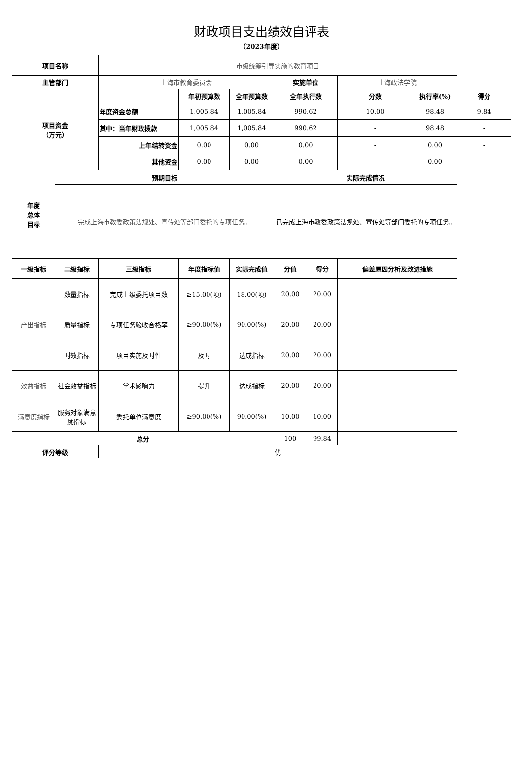财政项目支出绩效自评表
（2023年度）
| 项目名称 | | 市级统筹引导实施的教育项目 | | | | | | | |
| 主管部门 | | 上海市教育委员会 | | | 实施单位 | | 上海政法学院 | | |
| 项目资金 （万元） | | | 年初预算数 | 全年预算数 | 全年执行数 | | 分数 | 执行率(%) | 得分 |
| | | 年度资金总额 | 1,005.84 | 1,005.84 | 990.62 | | 10.00 | 98.48 | 9.84 |
| | | 其中：当年财政拨款 | 1,005.84 | 1,005.84 | 990.62 | | - | 98.48 | - |
| | | 上年结转资金 | 0.00 | 0.00 | 0.00 | | - | 0.00 | - |
| | | 其他资金 | 0.00 | 0.00 | 0.00 | | - | 0.00 | - |
| 年度 总体 目标 | 预期目标 | | | | 实际完成情况 | | | | |
| | 完成上海市教委政策法规处、宣传处等部门委托的专项任务。 | | | | 已完成上海市教委政策法规处、宣传处等部门委托的专项任务。 | | | | |
| 一级指标 | 二级指标 | 三级指标 | 年度指标值 | 实际完成值 | 分值 | 得分 | 偏差原因分析及改进措施 | | |
| 产出指标 | 数量指标 | 完成上级委托项目数 | ≥15.00(项) | 18.00(项) | 20.00 | 20.00 | | | |
| | 质量指标 | 专项任务验收合格率 | ≥90.00(%) | 90.00(%) | 20.00 | 20.00 | | | |
| | 时效指标 | 项目实施及时性 | 及时 | 达成指标 | 20.00 | 20.00 | | | |
| 效益指标 | 社会效益指标 | 学术影响力 | 提升 | 达成指标 | 20.00 | 20.00 | | | |
| 满意度指标 | 服务对象满意度指标 | 委托单位满意度 | ≥90.00(%) | 90.00(%) | 10.00 | 10.00 | | | |
| 总分 | | | | | 100 | 99.84 | | | |
| 评分等级 | | 优 | | | | | | | |